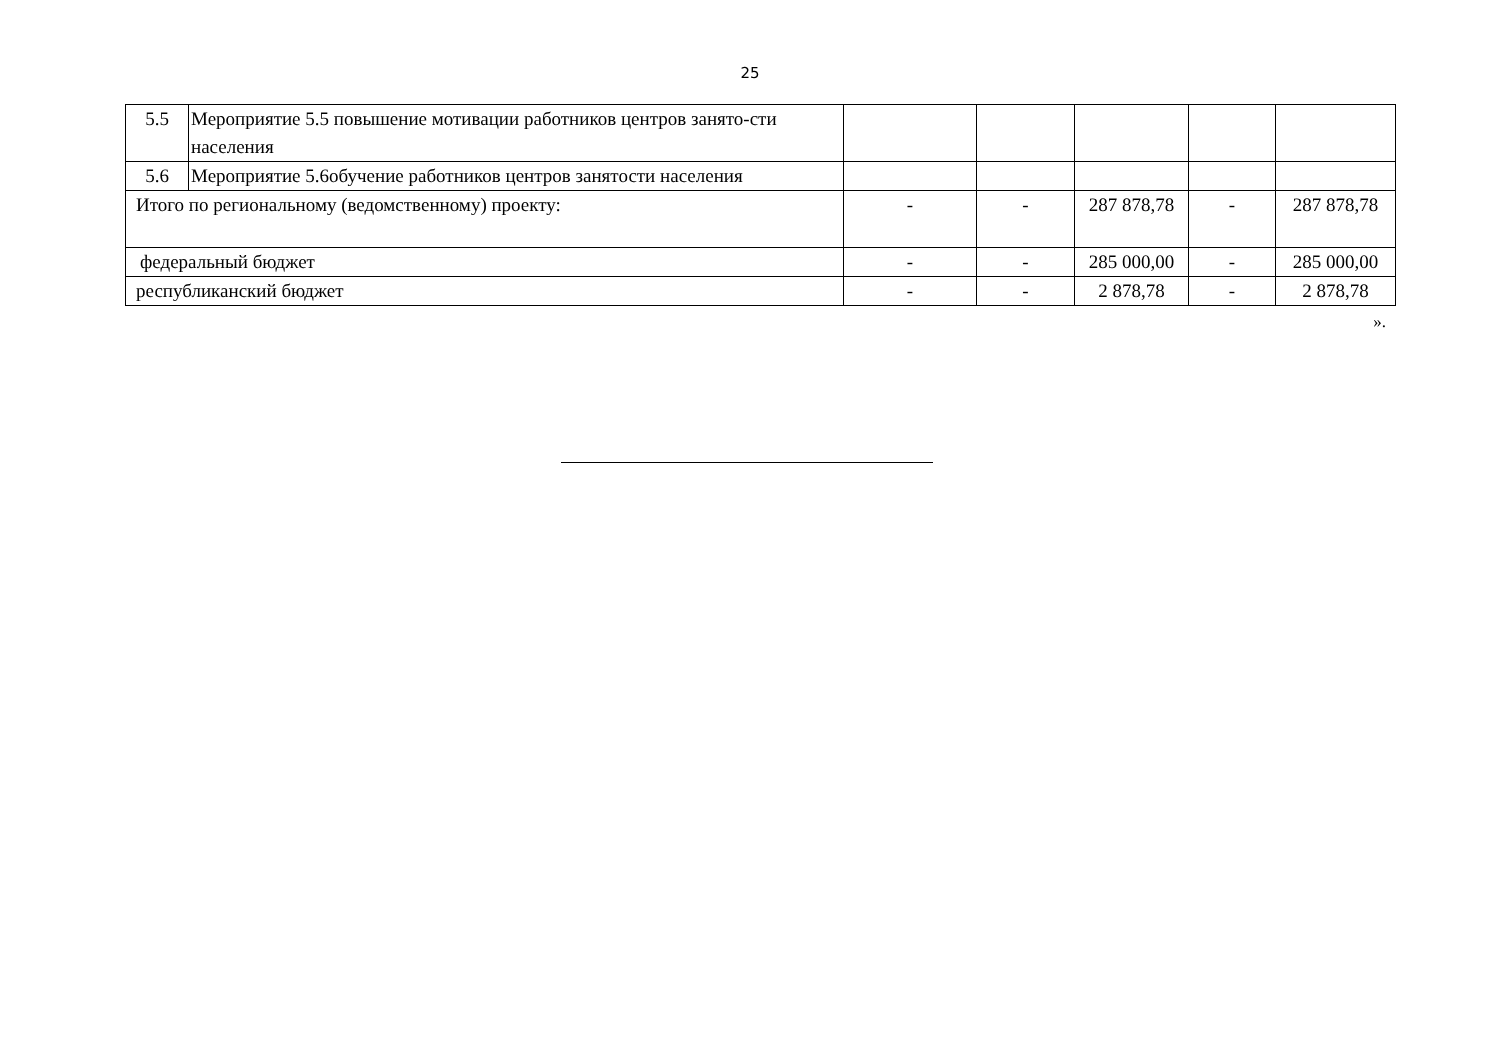25
| 5.5 | Мероприятие 5.5 повышение мотивации работников центров занято-сти населения | | | | | |
| 5.6 | Мероприятие 5.6обучение работников центров занятости населения | | | | | |
| Итого по региональному (ведомственному) проекту: | | - | - | 287 878,78 | - | 287 878,78 |
| федеральный бюджет | | - | - | 285 000,00 | - | 285 000,00 |
| республиканский бюджет | | - | - | 2 878,78 | - | 2 878,78 |
».